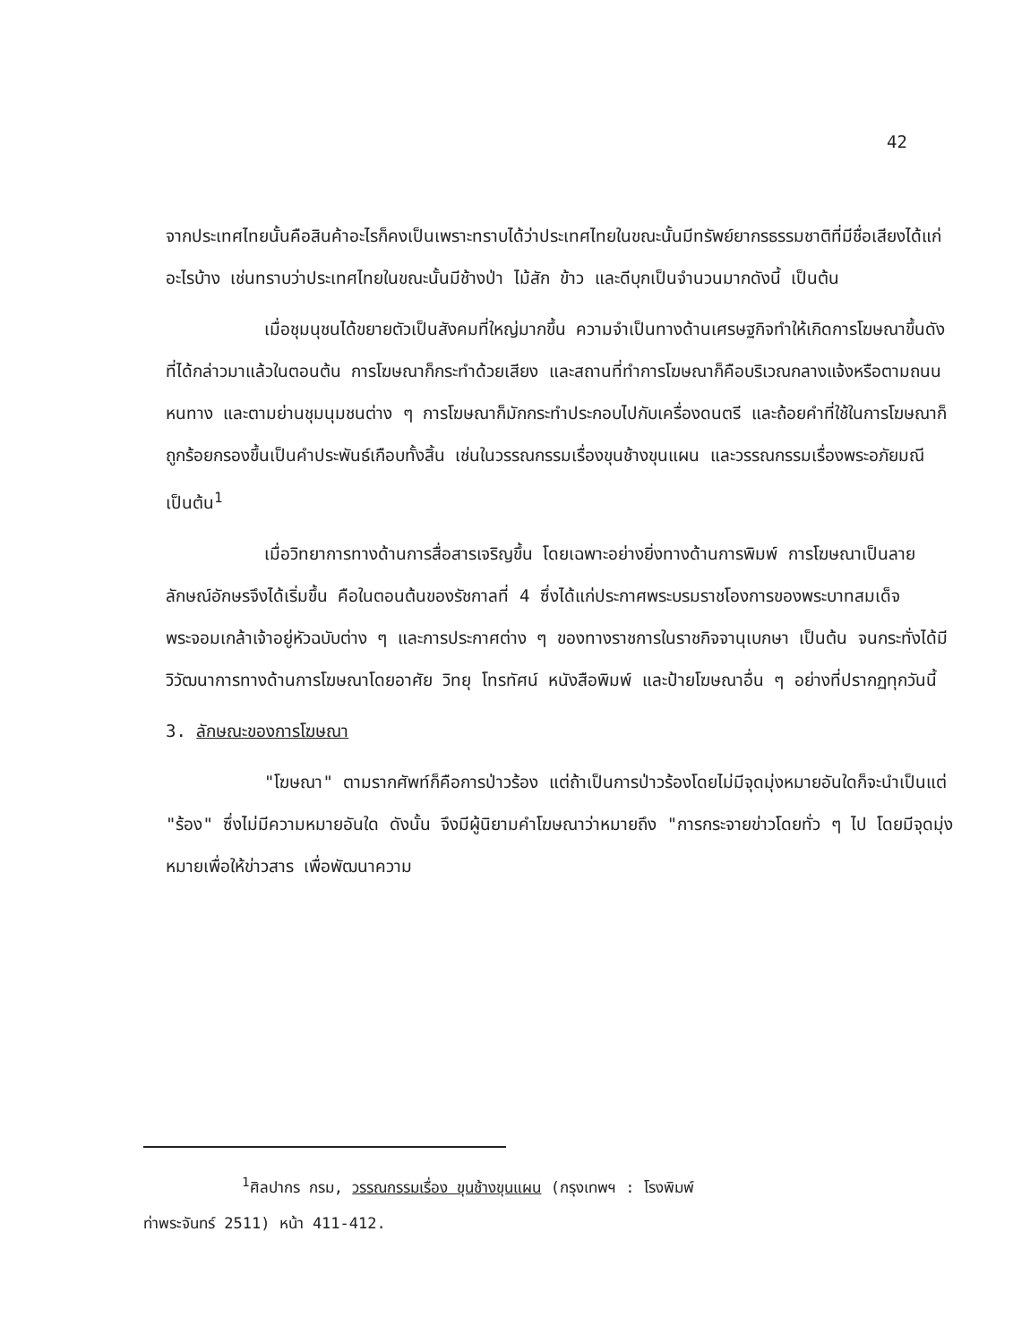42
จากประเทศไทยนั้นคือสินค้าอะไรก็คงเป็นเพราะทราบได้ว่าประเทศไทยในขณะนั้นมีทรัพย์ยากรธรรมชาติที่มีชื่อเสียงได้แก่อะไรบ้าง เช่นทราบว่าประเทศไทยในขณะนั้นมีช้างป่า ไม้สัก ข้าว และดีบุกเป็นจำนวนมากดังนี้ เป็นต้น
เมื่อชุมนุชนได้ขยายตัวเป็นสังคมที่ใหญ่มากขึ้น ความจำเป็นทางด้านเศรษฐกิจทำให้เกิดการโฆษณาขึ้นดังที่ได้กล่าวมาแล้วในตอนต้น การโฆษณาก็กระทำด้วยเสียง และสถานที่ทำการโฆษณาก็คือบริเวณกลางแจ้งหรือตามถนนหนทาง และตามย่านชุมนุมชนต่าง ๆ การโฆษณาก็มักกระทำประกอบไปกับเครื่องดนตรี และถ้อยคำที่ใช้ในการโฆษณาก็ถูกร้อยกรองขึ้นเป็นคำประพันธ์เกือบทั้งสิ้น เช่นในวรรณกรรมเรื่องขุนช้างขุนแผน และวรรณกรรมเรื่องพระอภัยมณี เป็นต้น<sup>1</sup>
เมื่อวิทยาการทางด้านการสื่อสารเจริญขึ้น โดยเฉพาะอย่างยิ่งทางด้านการพิมพ์ การโฆษณาเป็นลายลักษณ์อักษรจึงได้เริ่มขึ้น คือในตอนต้นของรัชกาลที่ 4 ซึ่งได้แก่ประกาศพระบรมราชโองการของพระบาทสมเด็จพระจอมเกล้าเจ้าอยู่หัวฉบับต่าง ๆ และการประกาศต่าง ๆ ของทางราชการในราชกิจจานุเบกษา เป็นต้น จนกระทั่งได้มีวิวัฒนาการทางด้านการโฆษณาโดยอาศัย วิทยุ โทรทัศน์ หนังสือพิมพ์ และป้ายโฆษณาอื่น ๆ อย่างที่ปรากฏทุกวันนี้
3. ลักษณะของการโฆษณา
"โฆษณา" ตามรากศัพท์ก็คือการป่าวร้อง แต่ถ้าเป็นการป่าวร้องโดยไม่มีจุดมุ่งหมายอันใดก็จะนำเป็นแต่ "ร้อง" ซึ่งไม่มีความหมายอันใด ดังนั้น จึงมีผู้นิยามคำโฆษณาว่าหมายถึง "การกระจายข่าวโดยทั่ว ๆ ไป โดยมีจุดมุ่งหมายเพื่อให้ข่าวสาร เพื่อพัฒนาความ
<sup>1</sup> ศิลปากร กรม, วรรณกรรมเรื่อง ขุนช้างขุนแผน (กรุงเทพฯ : โรงพิมพ์
ท่าพระจันทร์ 2511) หน้า 411-412.